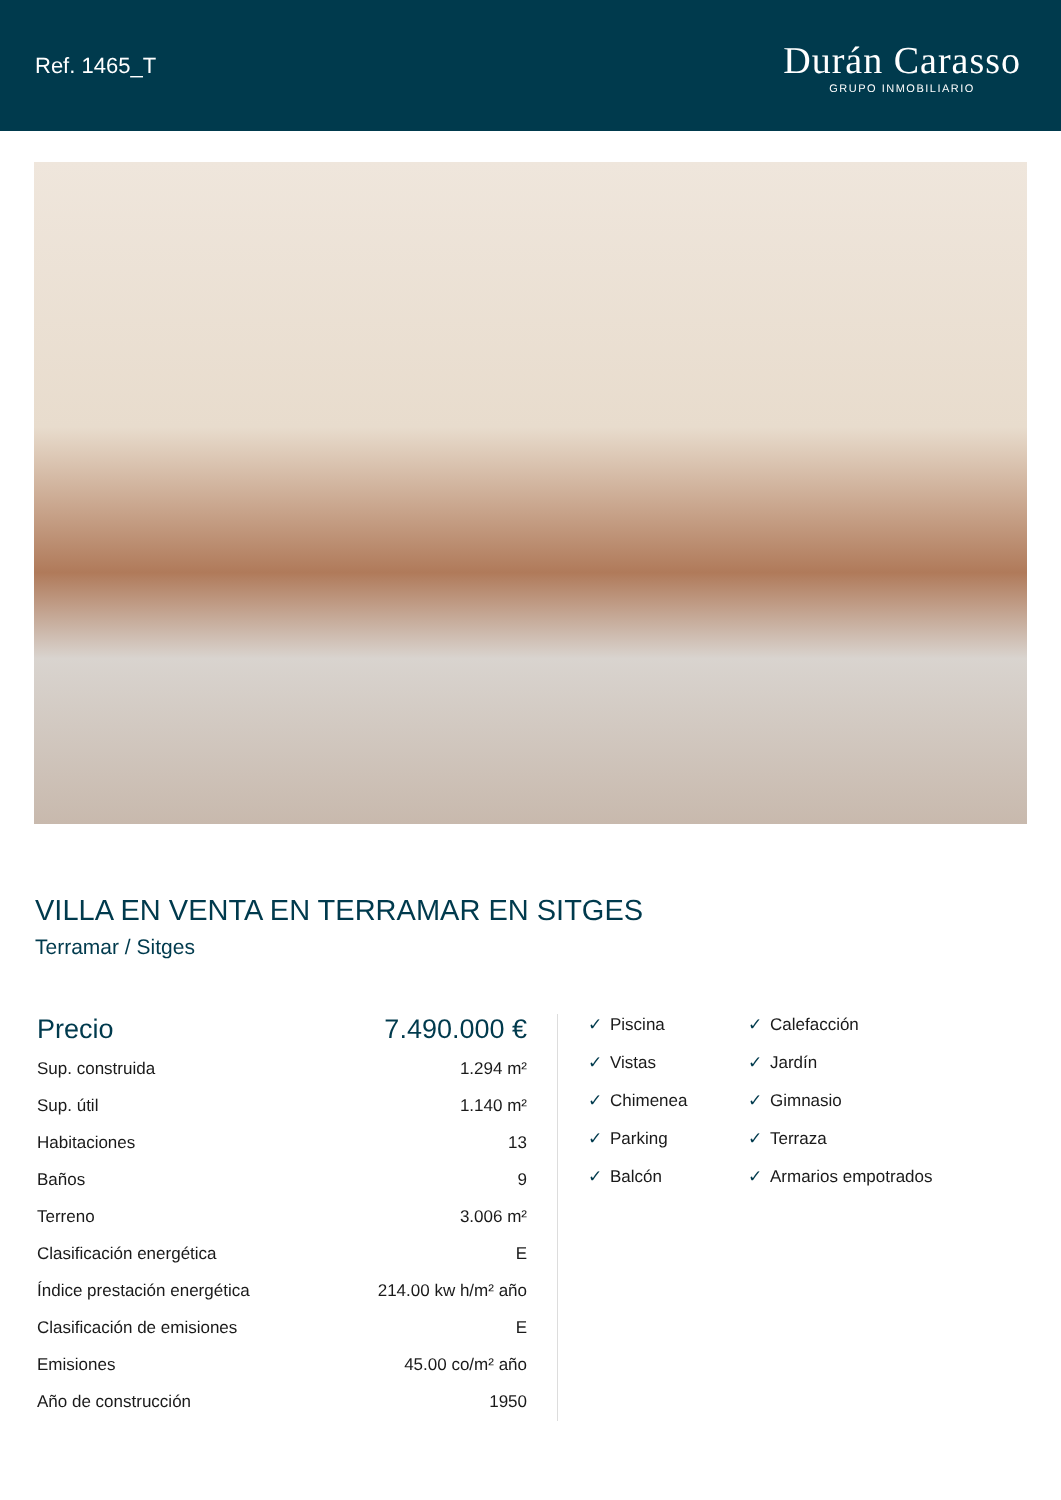Ref. 1465_T
Durán Carasso
GRUPO INMOBILIARIO
VILLA EN VENTA EN TERRAMAR EN SITGES
Terramar / Sitges
| Precio | 7.490.000 € |
| Sup. construida | 1.294 m² |
| Sup. útil | 1.140 m² |
| Habitaciones | 13 |
| Baños | 9 |
| Terreno | 3.006 m² |
| Clasificación energética | E |
| Índice prestación energética | 214.00 kw h/m² año |
| Clasificación de emisiones | E |
| Emisiones | 45.00 co/m² año |
| Año de construcción | 1950 |
✓ Piscina
✓ Calefacción
✓ Vistas
✓ Jardín
✓ Chimenea
✓ Gimnasio
✓ Parking
✓ Terraza
✓ Balcón
✓ Armarios empotrados